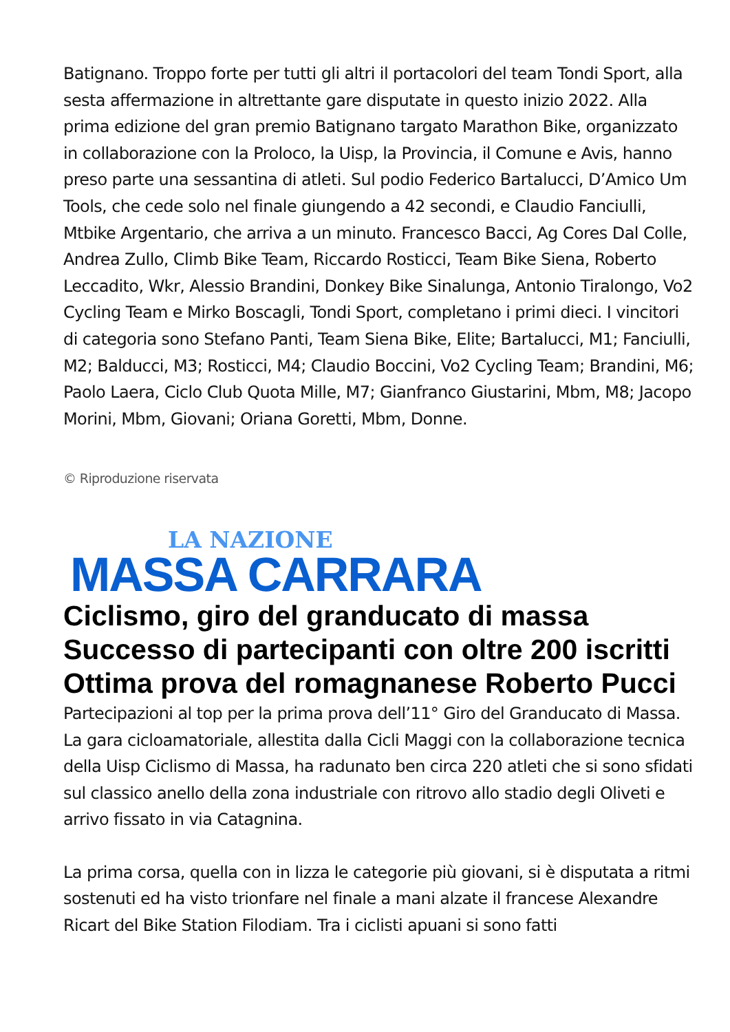Batignano. Troppo forte per tutti gli altri il portacolori del team Tondi Sport, alla sesta affermazione in altrettante gare disputate in questo inizio 2022. Alla prima edizione del gran premio Batignano targato Marathon Bike, organizzato in collaborazione con la Proloco, la Uisp, la Provincia, il Comune e Avis, hanno preso parte una sessantina di atleti. Sul podio Federico Bartalucci, D’Amico Um Tools, che cede solo nel finale giungendo a 42 secondi, e Claudio Fanciulli, Mtbike Argentario, che arriva a un minuto. Francesco Bacci, Ag Cores Dal Colle, Andrea Zullo, Climb Bike Team, Riccardo Rosticci, Team Bike Siena, Roberto Leccadito, Wkr, Alessio Brandini, Donkey Bike Sinalunga, Antonio Tiralongo, Vo2 Cycling Team e Mirko Boscagli, Tondi Sport, completano i primi dieci. I vincitori di categoria sono Stefano Panti, Team Siena Bike, Elite; Bartalucci, M1; Fanciulli, M2; Balducci, M3; Rosticci, M4; Claudio Boccini, Vo2 Cycling Team; Brandini, M6; Paolo Laera, Ciclo Club Quota Mille, M7; Gianfranco Giustarini, Mbm, M8; Jacopo Morini, Mbm, Giovani; Oriana Goretti, Mbm, Donne.
© Riproduzione riservata
LA NAZIONE
MASSA CARRARA
Ciclismo, giro del granducato di massa Successo di partecipanti con oltre 200 iscritti Ottima prova del romagnanese Roberto Pucci
Partecipazioni al top per la prima prova dell’11° Giro del Granducato di Massa. La gara cicloamatoriale, allestita dalla Cicli Maggi con la collaborazione tecnica della Uisp Ciclismo di Massa, ha radunato ben circa 220 atleti che si sono sfidati sul classico anello della zona industriale con ritrovo allo stadio degli Oliveti e arrivo fissato in via Catagnina.
La prima corsa, quella con in lizza le categorie più giovani, si è disputata a ritmi sostenuti ed ha visto trionfare nel finale a mani alzate il francese Alexandre Ricart del Bike Station Filodiam. Tra i ciclisti apuani si sono fatti